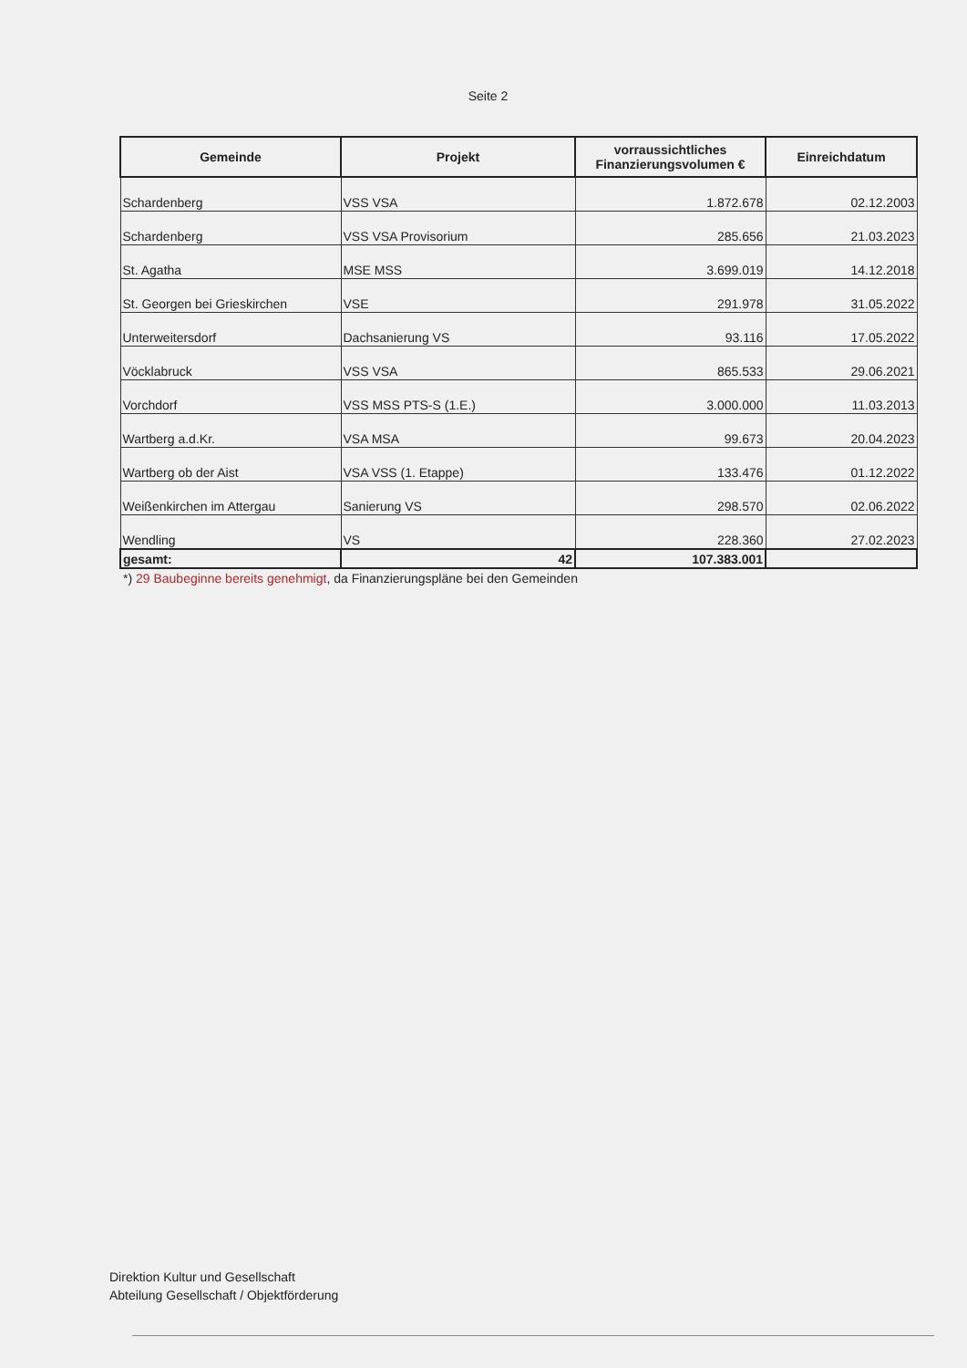Seite 2
| Gemeinde | Projekt | vorraussichtliches Finanzierungsvolumen € | Einreichdatum |
| --- | --- | --- | --- |
| Schardenberg | VSS VSA | 1.872.678 | 02.12.2003 |
| Schardenberg | VSS VSA Provisorium | 285.656 | 21.03.2023 |
| St. Agatha | MSE MSS | 3.699.019 | 14.12.2018 |
| St. Georgen bei Grieskirchen | VSE | 291.978 | 31.05.2022 |
| Unterweitersdorf | Dachsanierung VS | 93.116 | 17.05.2022 |
| Vöcklabruck | VSS VSA | 865.533 | 29.06.2021 |
| Vorchdorf | VSS MSS PTS-S (1.E.) | 3.000.000 | 11.03.2013 |
| Wartberg a.d.Kr. | VSA MSA | 99.673 | 20.04.2023 |
| Wartberg ob der Aist | VSA VSS (1. Etappe) | 133.476 | 01.12.2022 |
| Weißenkirchen im Attergau | Sanierung VS | 298.570 | 02.06.2022 |
| Wendling | VS | 228.360 | 27.02.2023 |
| gesamt: | 42 | 107.383.001 | |
*) 29 Baubeginne bereits genehmigt, da Finanzierungspläne bei den Gemeinden
Direktion Kultur und Gesellschaft
Abteilung Gesellschaft / Objektförderung